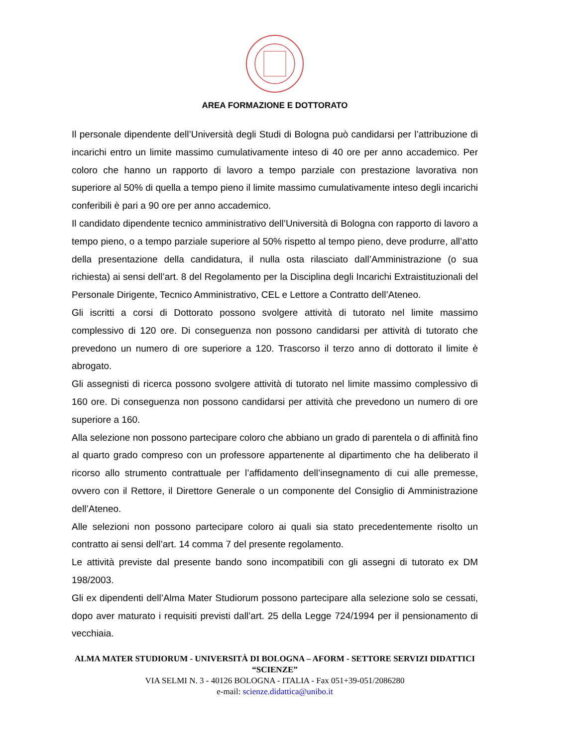AREA FORMAZIONE E DOTTORATO
Il personale dipendente dell’Università degli Studi di Bologna può candidarsi per l’attribuzione di incarichi entro un limite massimo cumulativamente inteso di 40 ore per anno accademico. Per coloro che hanno un rapporto di lavoro a tempo parziale con prestazione lavorativa non superiore al 50% di quella a tempo pieno il limite massimo cumulativamente inteso degli incarichi conferibili è pari a 90 ore per anno accademico.
Il candidato dipendente tecnico amministrativo dell’Università di Bologna con rapporto di lavoro a tempo pieno, o a tempo parziale superiore al 50% rispetto al tempo pieno, deve produrre, all’atto della presentazione della candidatura, il nulla osta rilasciato dall’Amministrazione (o sua richiesta) ai sensi dell’art. 8 del Regolamento per la Disciplina degli Incarichi Extraistituzionali del Personale Dirigente, Tecnico Amministrativo, CEL e Lettore a Contratto dell’Ateneo.
Gli iscritti a corsi di Dottorato possono svolgere attività di tutorato nel limite massimo complessivo di 120 ore. Di conseguenza non possono candidarsi per attività di tutorato che prevedono un numero di ore superiore a 120. Trascorso il terzo anno di dottorato il limite è abrogato.
Gli assegnisti di ricerca possono svolgere attività di tutorato nel limite massimo complessivo di 160 ore. Di conseguenza non possono candidarsi per attività che prevedono un numero di ore superiore a 160.
Alla selezione non possono partecipare coloro che abbiano un grado di parentela o di affinità fino al quarto grado compreso con un professore appartenente al dipartimento che ha deliberato il ricorso allo strumento contrattuale per l’affidamento dell’insegnamento di cui alle premesse, ovvero con il Rettore, il Direttore Generale o un componente del Consiglio di Amministrazione dell’Ateneo.
Alle selezioni non possono partecipare coloro ai quali sia stato precedentemente risolto un contratto ai sensi dell’art. 14 comma 7 del presente regolamento.
Le attività previste dal presente bando sono incompatibili con gli assegni di tutorato ex DM 198/2003.
Gli ex dipendenti dell’Alma Mater Studiorum possono partecipare alla selezione solo se cessati, dopo aver maturato i requisiti previsti dall’art. 25 della Legge 724/1994 per il pensionamento di vecchiaia.
ALMA MATER STUDIORUM - UNIVERSITÀ DI BOLOGNA – AFORM - SETTORE SERVIZI DIDATTICI “SCIENZE”
VIA SELMI N. 3 - 40126 BOLOGNA - ITALIA - Fax 051+39-051/2086280
e-mail: scienze.didattica@unibo.it